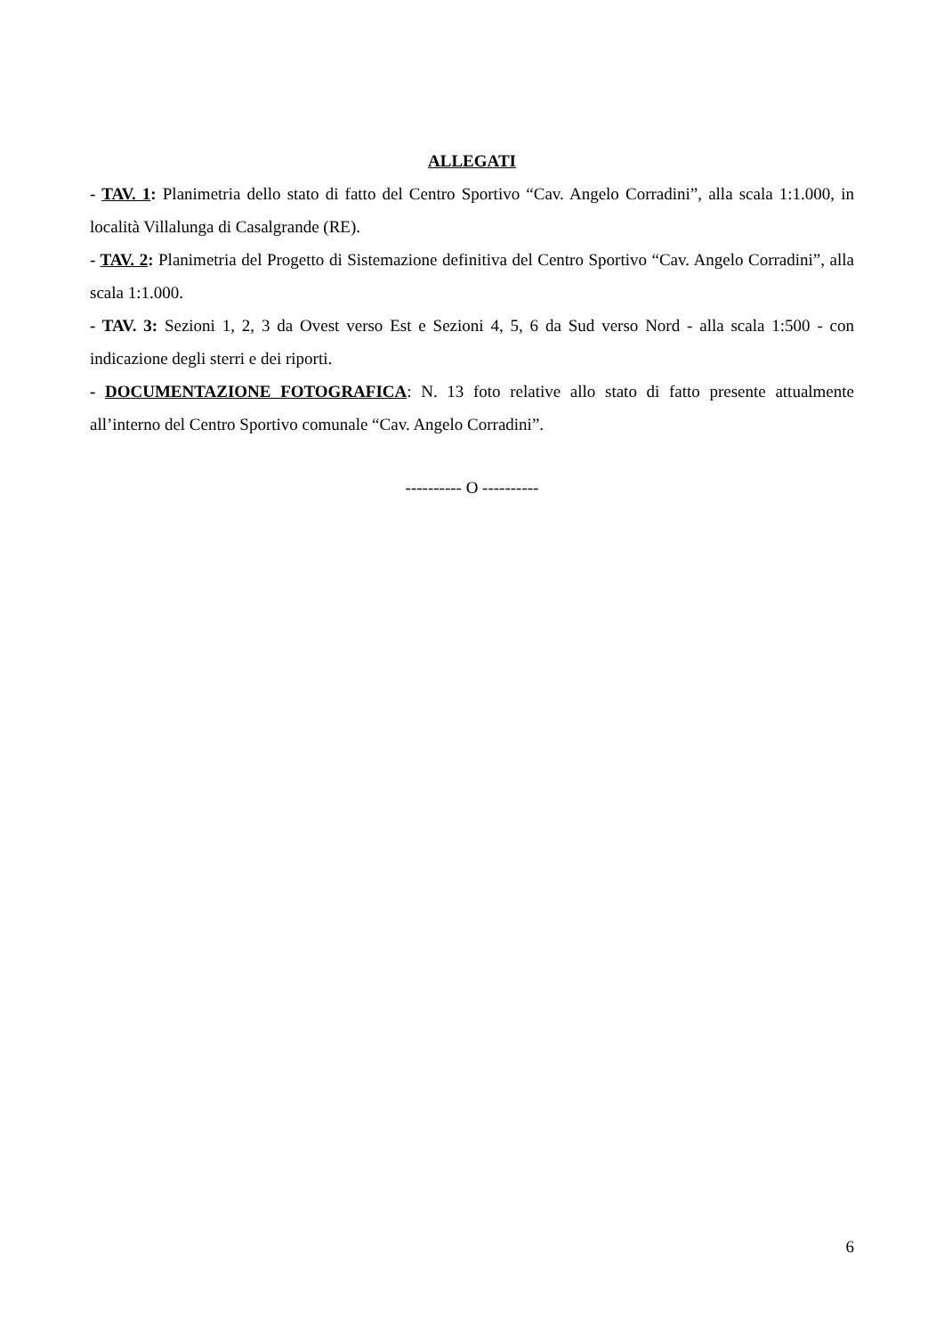ALLEGATI
- TAV. 1: Planimetria dello stato di fatto del Centro Sportivo “Cav. Angelo Corradini”, alla scala 1:1.000, in località Villalunga di Casalgrande (RE).
- TAV. 2: Planimetria del Progetto di Sistemazione definitiva del Centro Sportivo “Cav. Angelo Corradini”, alla scala 1:1.000.
- TAV. 3: Sezioni 1, 2, 3 da Ovest verso Est e Sezioni 4, 5, 6 da Sud verso Nord - alla scala 1:500 - con indicazione degli sterri e dei riporti.
- DOCUMENTAZIONE FOTOGRAFICA: N. 13 foto relative allo stato di fatto presente attualmente all’interno del Centro Sportivo comunale “Cav. Angelo Corradini”.
---------- O ----------
6